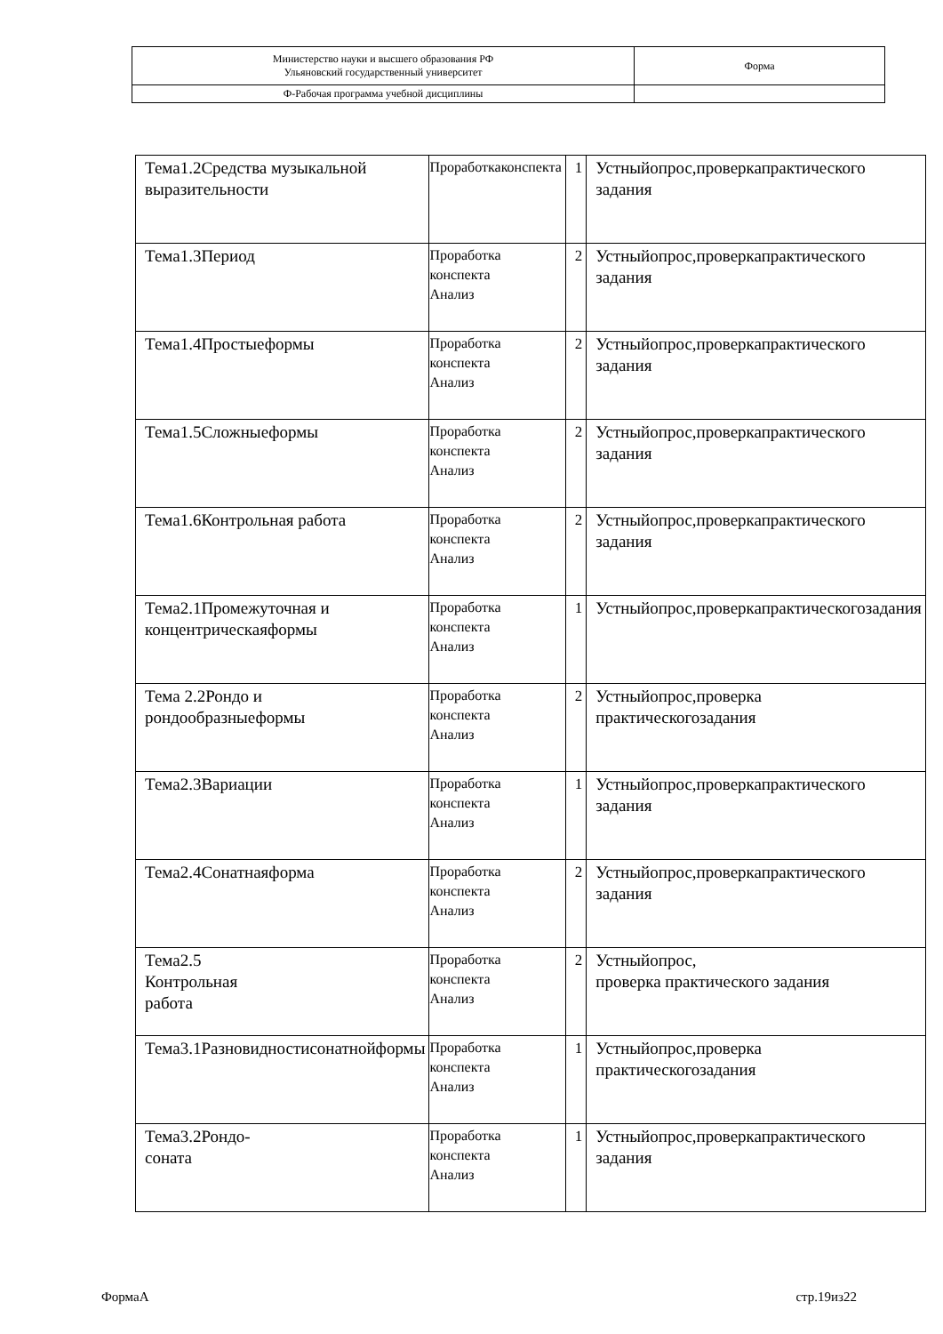| Министерство науки и высшего образования РФ Ульяновский государственный университет | Форма |
| Ф-Рабочая программа учебной дисциплины | |
| Тема1.2Средства музыкальной выразительности | Проработкаконспекта | 1 | Устныйопрос,проверкапрактического задания |
| Тема1.3Период | Проработка конспекта Анализ | 2 | Устныйопрос,проверкапрактического задания |
| Тема1.4Простыеформы | Проработка конспекта Анализ | 2 | Устныйопрос,проверкапрактического задания |
| Тема1.5Сложныеформы | Проработка конспекта Анализ | 2 | Устныйопрос,проверкапрактического задания |
| Тема1.6Контрольная работа | Проработка конспекта Анализ | 2 | Устныйопрос,проверкапрактического задания |
| Тема2.1Промежуточная и концентрическаяформы | Проработка конспекта Анализ | 1 | Устныйопрос,проверкапрактическогозадания |
| Тема 2.2Рондо и рондообразныеформы | Проработка конспекта Анализ | 2 | Устныйопрос,проверка практическогозадания |
| Тема2.3Вариации | Проработка конспекта Анализ | 1 | Устныйопрос,проверкапрактического задания |
| Тема2.4Сонатнаяформа | Проработка конспекта Анализ | 2 | Устныйопрос,проверкапрактического задания |
| Тема2.5 Контрольная работа | Проработка конспекта Анализ | 2 | Устныйопрос, проверка практического задания |
| Тема3.1Разновидностисонатнойформы | Проработка конспекта Анализ | 1 | Устныйопрос,проверка практическогозадания |
| Тема3.2Рондо- соната | Проработка конспекта Анализ | 1 | Устныйопрос,проверкапрактического задания |
ФормаА стр.19из22